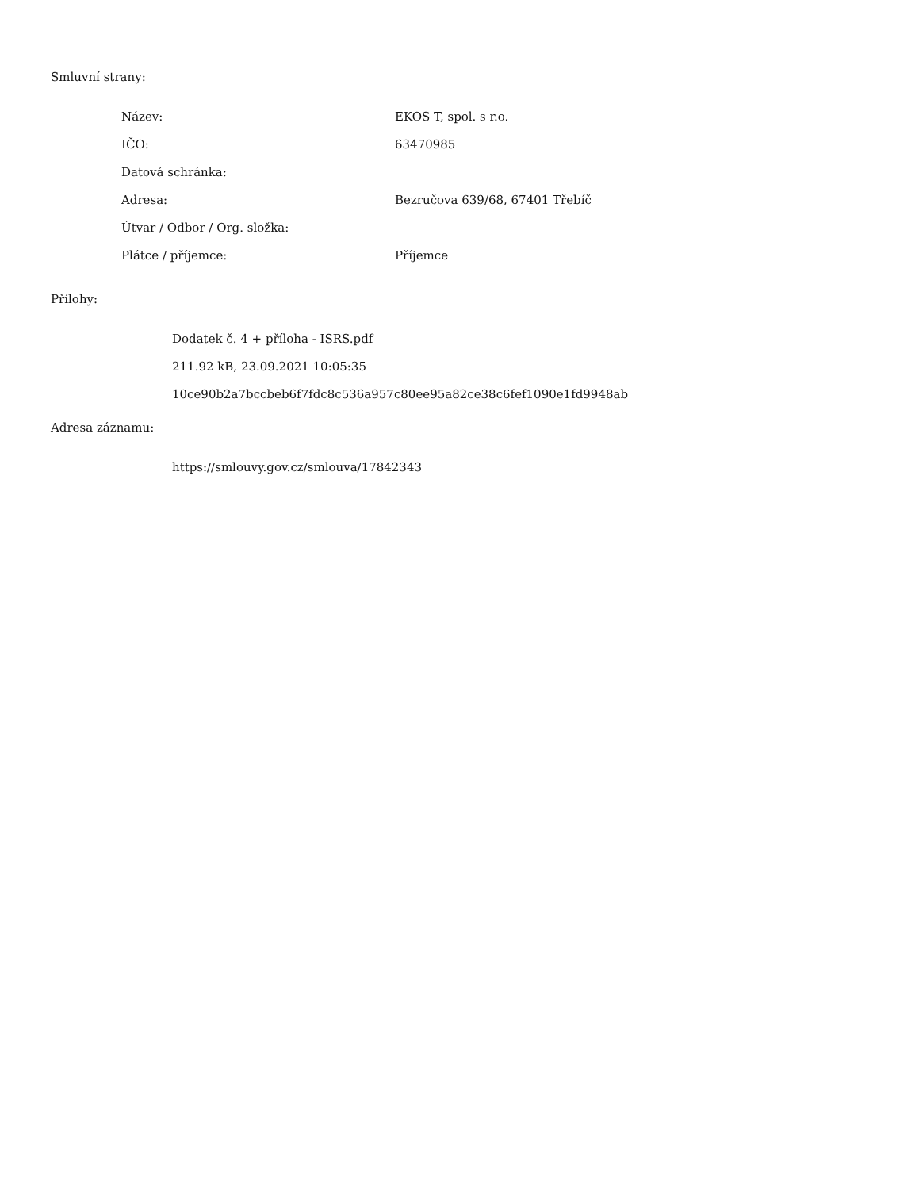Smluvní strany:
| Název: | EKOS T, spol. s r.o. |
| IČO: | 63470985 |
| Datová schránka: | |
| Adresa: | Bezručova 639/68, 67401 Třebíč |
| Útvar / Odbor / Org. složka: | |
| Plátce / příjemce: | Příjemce |
Přílohy:
Dodatek č. 4 + příloha - ISRS.pdf
211.92 kB, 23.09.2021 10:05:35
10ce90b2a7bccbeb6f7fdc8c536a957c80ee95a82ce38c6fef1090e1fd9948ab
Adresa záznamu:
https://smlouvy.gov.cz/smlouva/17842343